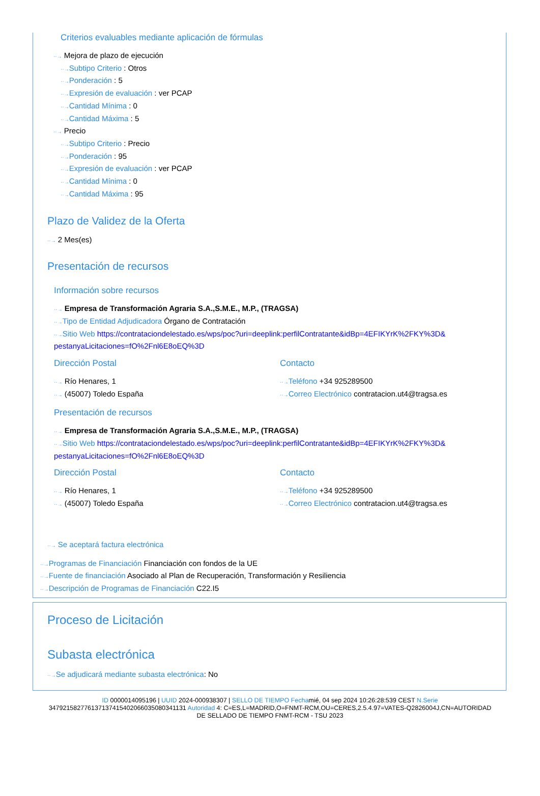Criterios evaluables mediante aplicación de fórmulas
··→ Mejora de plazo de ejecución
··→Subtipo Criterio : Otros
··→Ponderación : 5
··→Expresión de evaluación : ver PCAP
··→Cantidad Mínima : 0
··→Cantidad Máxima : 5
··→ Precio
··→Subtipo Criterio : Precio
··→Ponderación : 95
··→Expresión de evaluación : ver PCAP
··→Cantidad Mínima : 0
··→Cantidad Máxima : 95
Plazo de Validez de la Oferta
··→ 2 Mes(es)
Presentación de recursos
Información sobre recursos
··→ Empresa de Transformación Agraria S.A.,S.M.E., M.P., (TRAGSA)
··→Tipo de Entidad Adjudicadora Órgano de Contratación
··→Sitio Web https://contrataciondelestado.es/wps/poc?uri=deeplink:perfilContratante&idBp=4EFIKYrK%2FKY%3D& pestanyaLicitaciones=fO%2Fnl6E8oEQ%3D
Dirección Postal
··→ Río Henares, 1
··→ (45007) Toledo España
Contacto
··→Teléfono +34 925289500
··→Correo Electrónico contratacion.ut4@tragsa.es
Presentación de recursos
··→ Empresa de Transformación Agraria S.A.,S.M.E., M.P., (TRAGSA)
··→Sitio Web https://contrataciondelestado.es/wps/poc?uri=deeplink:perfilContratante&idBp=4EFIKYrK%2FKY%3D& pestanyaLicitaciones=fO%2Fnl6E8oEQ%3D
Dirección Postal
··→ Río Henares, 1
··→ (45007) Toledo España
Contacto
··→Teléfono +34 925289500
··→Correo Electrónico contratacion.ut4@tragsa.es
··→ Se aceptará factura electrónica
··→Programas de Financiación Financiación con fondos de la UE
··→Fuente de financiación Asociado al Plan de Recuperación, Transformación y Resiliencia
··→Descripción de Programas de Financiación C22.I5
Proceso de Licitación
Subasta electrónica
··→Se adjudicará mediante subasta electrónica: No
ID 0000014095196 | UUID 2024-000938307 | SELLO DE TIEMPO Fechamié, 04 sep 2024 10:26:28:539 CEST N.Serie
347921582776137137415402066035080341131 Autoridad 4: C=ES,L=MADRID,O=FNMT-RCM,OU=CERES,2.5.4.97=VATES-Q2826004J,CN=AUTORIDAD
DE SELLADO DE TIEMPO FNMT-RCM - TSU 2023